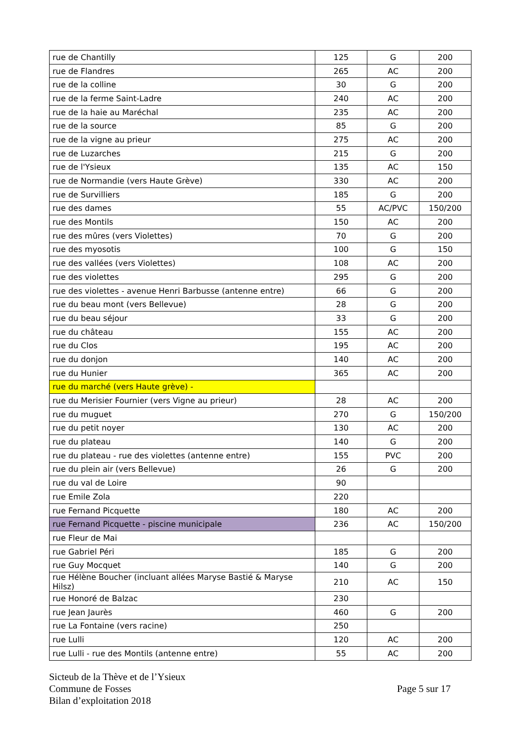| rue de Chantilly | 125 | G | 200 |
| rue de Flandres | 265 | AC | 200 |
| rue de la colline | 30 | G | 200 |
| rue de la ferme Saint-Ladre | 240 | AC | 200 |
| rue de la haie au Maréchal | 235 | AC | 200 |
| rue de la source | 85 | G | 200 |
| rue de la vigne au prieur | 275 | AC | 200 |
| rue de Luzarches | 215 | G | 200 |
| rue de l'Ysieux | 135 | AC | 150 |
| rue de Normandie (vers Haute Grève) | 330 | AC | 200 |
| rue de Survilliers | 185 | G | 200 |
| rue des dames | 55 | AC/PVC | 150/200 |
| rue des Montils | 150 | AC | 200 |
| rue des mûres (vers Violettes) | 70 | G | 200 |
| rue des myosotis | 100 | G | 150 |
| rue des vallées (vers Violettes) | 108 | AC | 200 |
| rue des violettes | 295 | G | 200 |
| rue des violettes - avenue Henri Barbusse (antenne entre) | 66 | G | 200 |
| rue du beau mont (vers Bellevue) | 28 | G | 200 |
| rue du beau séjour | 33 | G | 200 |
| rue du château | 155 | AC | 200 |
| rue du Clos | 195 | AC | 200 |
| rue du donjon | 140 | AC | 200 |
| rue du Hunier | 365 | AC | 200 |
| rue du marché (vers Haute grève) - | | | |
| rue du Merisier Fournier (vers Vigne au prieur) | 28 | AC | 200 |
| rue du muguet | 270 | G | 150/200 |
| rue du petit noyer | 130 | AC | 200 |
| rue du plateau | 140 | G | 200 |
| rue du plateau - rue des violettes (antenne entre) | 155 | PVC | 200 |
| rue du plein air (vers Bellevue) | 26 | G | 200 |
| rue du val de Loire | 90 | | |
| rue Emile Zola | 220 | | |
| rue Fernand Picquette | 180 | AC | 200 |
| rue Fernand Picquette - piscine municipale | 236 | AC | 150/200 |
| rue Fleur de Mai | | | |
| rue Gabriel Péri | 185 | G | 200 |
| rue Guy Mocquet | 140 | G | 200 |
| rue Hélène Boucher (incluant allées Maryse Bastié & Maryse Hilsz) | 210 | AC | 150 |
| rue Honoré de Balzac | 230 | | |
| rue Jean Jaurès | 460 | G | 200 |
| rue La Fontaine (vers racine) | 250 | | |
| rue Lulli | 120 | AC | 200 |
| rue Lulli - rue des Montils (antenne entre) | 55 | AC | 200 |
Sicteub de la Thève et de l’Ysieux
Commune de Fosses
Bilan d’exploitation 2018
Page 5 sur 17